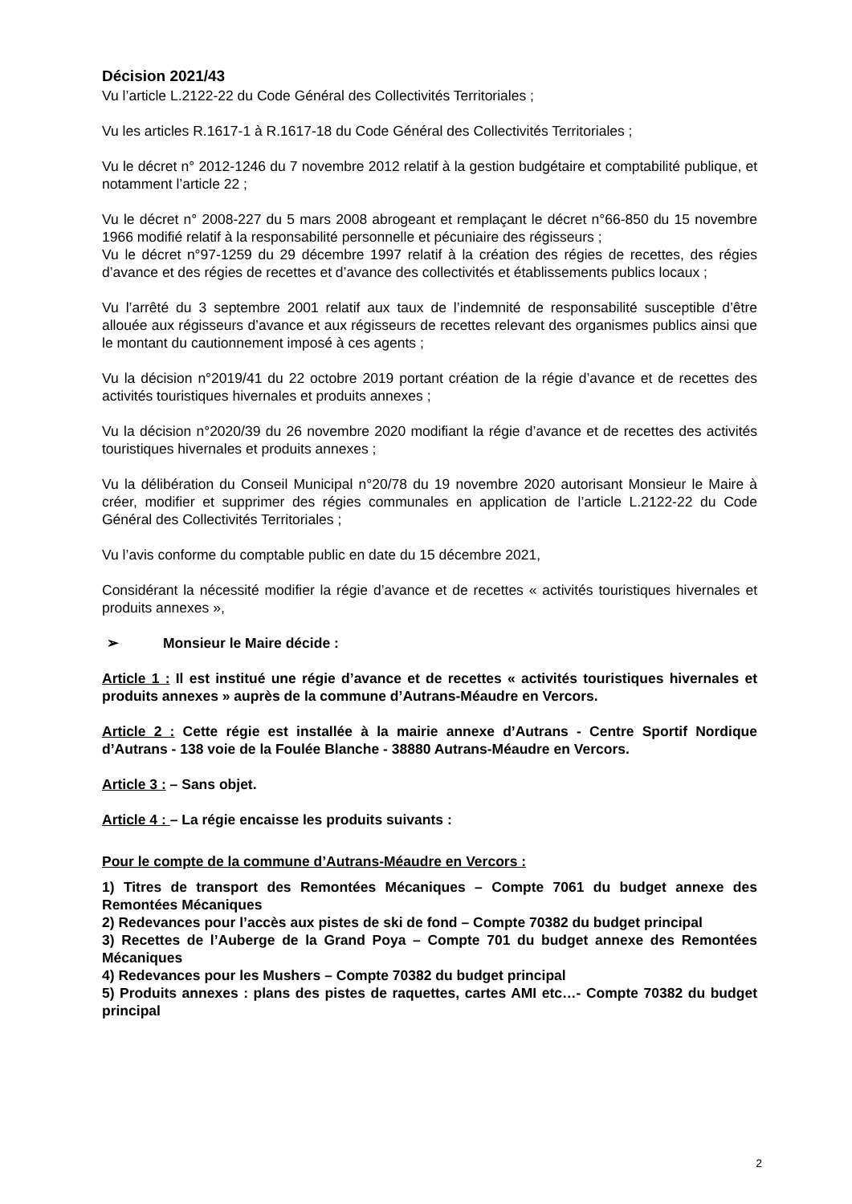Décision 2021/43
Vu l’article L.2122-22 du Code Général des Collectivités Territoriales ;
Vu les articles R.1617-1 à R.1617-18 du Code Général des Collectivités Territoriales ;
Vu le décret n° 2012-1246 du 7 novembre 2012 relatif à la gestion budgétaire et comptabilité publique, et notamment l’article 22 ;
Vu le décret n° 2008-227 du 5 mars 2008 abrogeant et remplaçant le décret n°66-850 du 15 novembre 1966 modifié relatif à la responsabilité personnelle et pécuniaire des régisseurs ;
Vu le décret n°97-1259 du 29 décembre 1997 relatif à la création des régies de recettes, des régies d’avance et des régies de recettes et d’avance des collectivités et établissements publics locaux ;
Vu l’arrêté du 3 septembre 2001 relatif aux taux de l’indemnité de responsabilité susceptible d’être allouée aux régisseurs d’avance et aux régisseurs de recettes relevant des organismes publics ainsi que le montant du cautionnement imposé à ces agents ;
Vu la décision n°2019/41 du 22 octobre 2019 portant création de la régie d’avance et de recettes des activités touristiques hivernales et produits annexes ;
Vu la décision n°2020/39 du 26 novembre 2020 modifiant la régie d’avance et de recettes des activités touristiques hivernales et produits annexes ;
Vu la délibération du Conseil Municipal n°20/78 du 19 novembre 2020 autorisant Monsieur le Maire à créer, modifier et supprimer des régies communales en application de l’article L.2122-22 du Code Général des Collectivités Territoriales ;
Vu l’avis conforme du comptable public en date du 15 décembre 2021,
Considérant la nécessité modifier la régie d’avance et de recettes « activités touristiques hivernales et produits annexes »,
➢ Monsieur le Maire décide :
Article 1 : Il est institué une régie d’avance et de recettes « activités touristiques hivernales et produits annexes » auprès de la commune d’Autrans-Méaudre en Vercors.
Article 2 : Cette régie est installée à la mairie annexe d’Autrans - Centre Sportif Nordique d’Autrans - 138 voie de la Foulée Blanche - 38880 Autrans-Méaudre en Vercors.
Article 3 : – Sans objet.
Article 4 : – La régie encaisse les produits suivants :
Pour le compte de la commune d’Autrans-Méaudre en Vercors :
1) Titres de transport des Remontées Mécaniques – Compte 7061 du budget annexe des Remontées Mécaniques
2) Redevances pour l’accès aux pistes de ski de fond – Compte 70382 du budget principal
3) Recettes de l’Auberge de la Grand Poya – Compte 701 du budget annexe des Remontées Mécaniques
4) Redevances pour les Mushers – Compte 70382 du budget principal
5) Produits annexes : plans des pistes de raquettes, cartes AMI etc…- Compte 70382 du budget principal
2